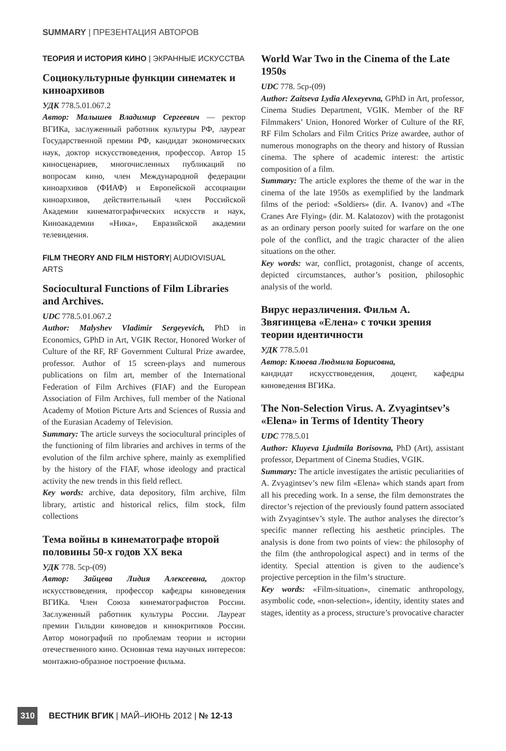SUMMARY | ПРЕЗЕНТАЦИЯ АВТОРОВ
ТЕОРИЯ И ИСТОРИЯ КИНО | ЭКРАННЫЕ ИСКУССТВА
Социокультурные функции синематек и киноархивов
УДК 778.5.01.067.2
Автор: Малышев Владимир Сергеевич — ректор ВГИКа, заслуженный работник культуры РФ, лауреат Государственной премии РФ, кандидат экономических наук, доктор искусствоведения, профессор. Автор 15 киносценариев, многочисленных публикаций по вопросам кино, член Международной федерации киноархивов (ФИАФ) и Европейской ассоциации киноархивов, действительный член Российской Академии кинематографических искусств и наук, Киноакадемии «Ника», Евразийской академии телевидения.
FILM THEORY AND FILM HISTORY| AUDIOVISUAL ARTS
Sociocultural Functions of Film Libraries and Archives.
UDC 778.5.01.067.2
Author: Malyshev Vladimir Sergeyevich, PhD in Economics, GPhD in Art, VGIK Rector, Honored Worker of Culture of the RF, RF Government Cultural Prize awardee, professor. Author of 15 screen-plays and numerous publications on film art, member of the International Federation of Film Archives (FIAF) and the European Association of Film Archives, full member of the National Academy of Motion Picture Arts and Sciences of Russia and of the Eurasian Academy of Television.
Summary: The article surveys the sociocultural principles of the functioning of film libraries and archives in terms of the evolution of the film archive sphere, mainly as exemplified by the history of the FIAF, whose ideology and practical activity the new trends in this field reflect.
Key words: archive, data depository, film archive, film library, artistic and historical relics, film stock, film collections
Тема войны в кинематографе второй половины 50-х годов XX века
УДК 778. 5ср-(09)
Автор: Зайцева Лидия Алексеевна, доктор искусствоведения, профессор кафедры киноведения ВГИКа. Член Союза кинематографистов России. Заслуженный работник культуры России. Лауреат премии Гильдии киноведов и кинокритиков России. Автор монографий по проблемам теории и истории отечественного кино. Основная тема научных интересов: монтажно-образное построение фильма.
World War Two in the Cinema of the Late 1950s
UDC 778. 5ср-(09)
Author: Zaitseva Lydia Alexeyevna, GPhD in Art, professor, Cinema Studies Department, VGIK. Member of the RF Filmmakers’ Union, Honored Worker of Culture of the RF, RF Film Scholars and Film Critics Prize awardee, author of numerous monographs on the theory and history of Russian cinema. The sphere of academic interest: the artistic composition of a film.
Summary: The article explores the theme of the war in the cinema of the late 1950s as exemplified by the landmark films of the period: «Soldiers» (dir. A. Ivanov) and «The Cranes Are Flying» (dir. M. Kalatozov) with the protagonist as an ordinary person poorly suited for warfare on the one pole of the conflict, and the tragic character of the alien situations on the other.
Key words: war, conflict, protagonist, change of accents, depicted circumstances, author’s position, philosophic analysis of the world.
Вирус неразличения. Фильм А. Звягинцева «Елена» с точки зрения теории идентичности
УДК 778.5.01
Автор: Клюева Людмила Борисовна,
кандидат искусствоведения, доцент, кафедры киноведения ВГИКа.
The Non-Selection Virus. A. Zvyagintsev’s «Elena» in Terms of Identity Theory
UDC 778.5.01
Author: Kluyeva Ljudmila Borisovna, PhD (Art), assistant professor, Department of Cinema Studies, VGIK.
Summary: The article investigates the artistic peculiarities of A. Zvyagintsev’s new film «Elena» which stands apart from all his preceding work. In a sense, the film demonstrates the director’s rejection of the previously found pattern associated with Zvyagintsev’s style. The author analyses the director’s specific manner reflecting his aesthetic principles. The analysis is done from two points of view: the philosophy of the film (the anthropological aspect) and in terms of the identity. Special attention is given to the audience’s projective perception in the film’s structure.
Key words: «Film-situation», cinematic anthropology, asymbolic code, «non-selection», identity, identity states and stages, identity as a process, structure’s provocative character
310 ВЕСТНИК ВГИК | МАЙ–ИЮНЬ 2012 | № 12-13